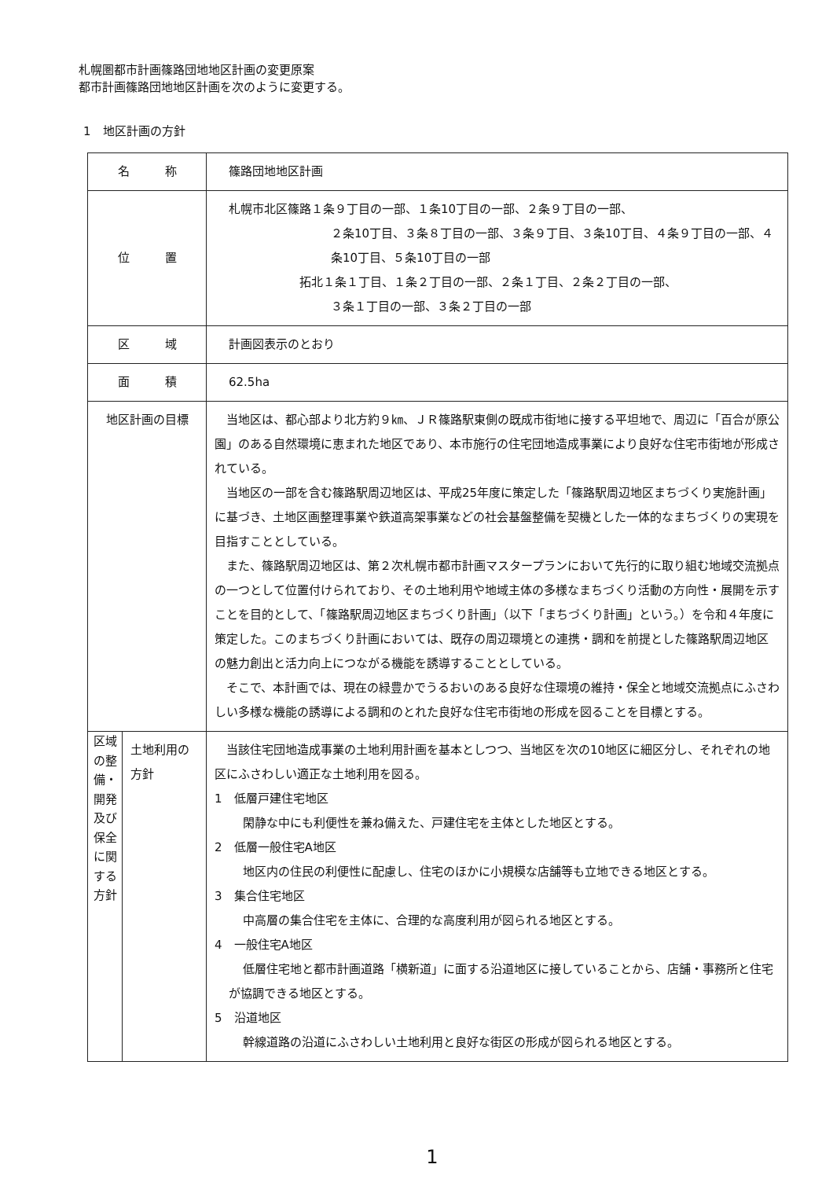札幌圏都市計画篠路団地地区計画の変更原案
都市計画篠路団地地区計画を次のように変更する。
1　地区計画の方針
| 名 称 | | 篠路団地地区計画 |
| 位 置 | | 札幌市北区篠路１条９丁目の一部、１条10丁目の一部、２条９丁目の一部、 ２条10丁目、３条８丁目の一部、３条９丁目、３条10丁目、４条９丁目の一部、４条10丁目、５条10丁目の一部 拓北１条１丁目、１条２丁目の一部、２条１丁目、２条２丁目の一部、 ３条１丁目の一部、３条２丁目の一部 |
| 区 域 | | 計画図表示のとおり |
| 面 積 | | 62.5ha |
| 地区計画の目標 | | 当地区は、都心部より北方約９㎞、ＪＲ篠路駅東側の既成市街地に接する平坦地で、周辺に「百合が原公園」のある自然環境に恵まれた地区であり、本市施行の住宅団地造成事業により良好な住宅市街地が形成されている。 当地区の一部を含む篠路駅周辺地区は、平成25年度に策定した「篠路駅周辺地区まちづくり実施計画」に基づき、土地区画整理事業や鉄道高架事業などの社会基盤整備を契機とした一体的なまちづくりの実現を目指すこととしている。 また、篠路駅周辺地区は、第２次札幌市都市計画マスタープランにおいて先行的に取り組む地域交流拠点の一つとして位置付けられており、その土地利用や地域主体の多様なまちづくり活動の方向性・展開を示すことを目的として、「篠路駅周辺地区まちづくり計画」（以下「まちづくり計画」という。）を令和４年度に策定した。このまちづくり計画においては、既存の周辺環境との連携・調和を前提とした篠路駅周辺地区の魅力創出と活力向上につながる機能を誘導することとしている。 そこで、本計画では、現在の緑豊かでうるおいのある良好な住環境の維持・保全と地域交流拠点にふさわしい多様な機能の誘導による調和のとれた良好な住宅市街地の形成を図ることを目標とする。 |
| 区域の整備・開発及び保全に関する方針 | 土地利用の方針 | 当該住宅団地造成事業の土地利用計画を基本としつつ、当地区を次の10地区に細区分し、それぞれの地区にふさわしい適正な土地利用を図る。 1 低層戸建住宅地区 閑静な中にも利便性を兼ね備えた、戸建住宅を主体とした地区とする。 2 低層一般住宅A地区 地区内の住民の利便性に配慮し、住宅のほかに小規模な店舗等も立地できる地区とする。 3 集合住宅地区 中高層の集合住宅を主体に、合理的な高度利用が図られる地区とする。 4 一般住宅A地区 低層住宅地と都市計画道路「横新道」に面する沿道地区に接していることから、店舗・事務所と住宅が協調できる地区とする。 5 沿道地区 幹線道路の沿道にふさわしい土地利用と良好な街区の形成が図られる地区とする。 |
1